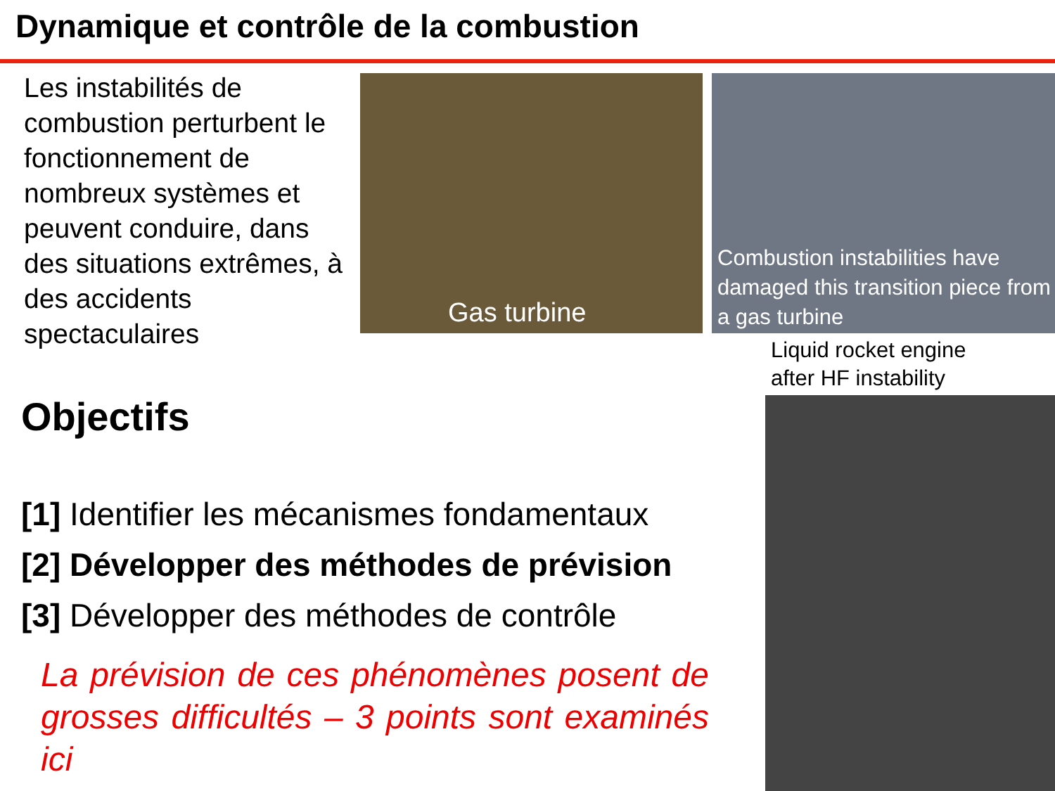Dynamique et contrôle de la combustion
Les instabilités de combustion perturbent le fonctionnement de nombreux systèmes et peuvent conduire, dans des situations extrêmes, à des accidents spectaculaires
Gas turbine
Combustion instabilities have damaged this transition piece from a gas turbine
Liquid rocket engine
after HF instability
Objectifs
[1] Identifier les mécanismes fondamentaux
[2] Développer des méthodes de prévision
[3] Développer des méthodes de contrôle
La prévision de ces phénomènes posent de grosses difficultés – 3 points sont examinés ici